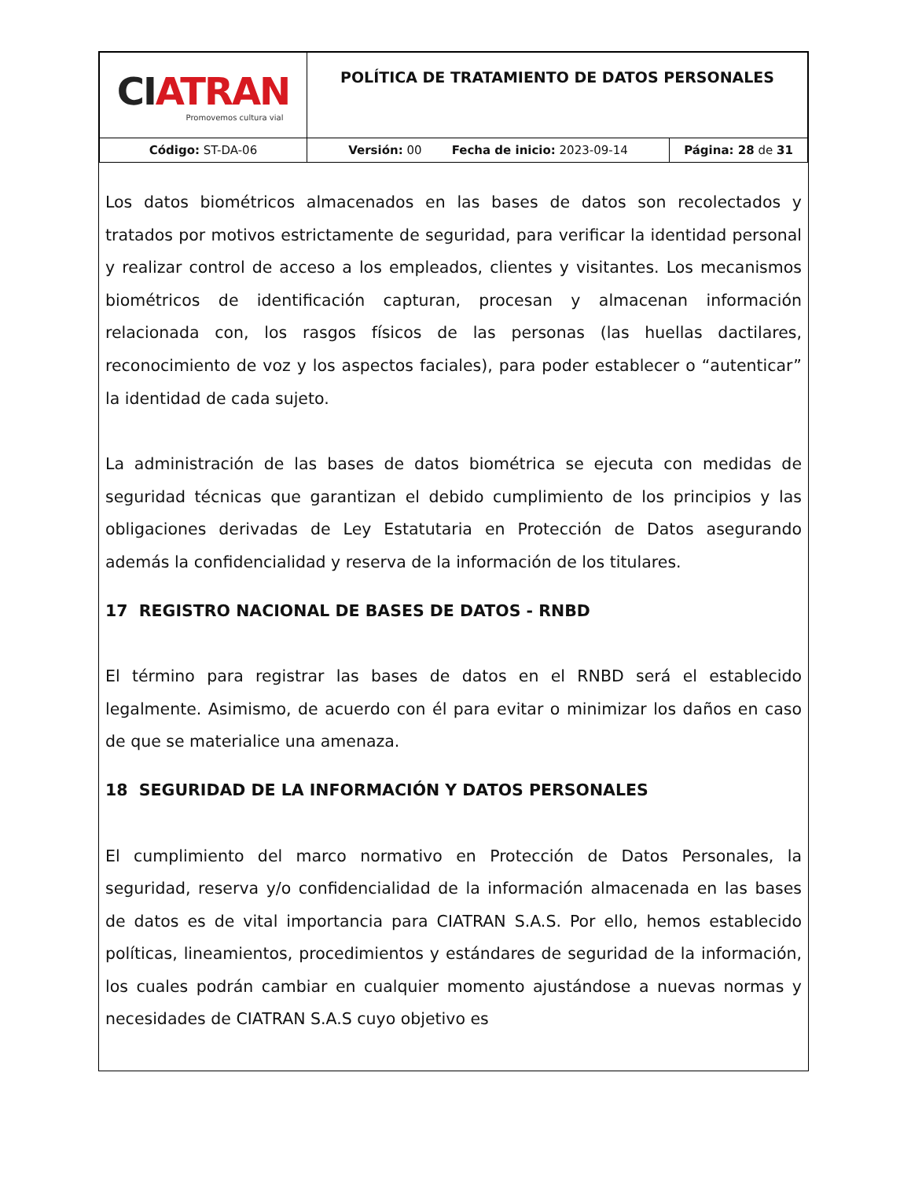| CI ATRAN Promovemos cultura vial | POLÍTICA DE TRATAMIENTO DE DATOS PERSONALES | |
| Código: ST-DA-06 | Versión: 00 Fecha de inicio: 2023-09-14 | Página: 28 de 31 |
Los datos biométricos almacenados en las bases de datos son recolectados y tratados por motivos estrictamente de seguridad, para verificar la identidad personal y realizar control de acceso a los empleados, clientes y visitantes. Los mecanismos biométricos de identificación capturan, procesan y almacenan información relacionada con, los rasgos físicos de las personas (las huellas dactilares, reconocimiento de voz y los aspectos faciales), para poder establecer o “autenticar” la identidad de cada sujeto.
La administración de las bases de datos biométrica se ejecuta con medidas de seguridad técnicas que garantizan el debido cumplimiento de los principios y las obligaciones derivadas de Ley Estatutaria en Protección de Datos asegurando además la confidencialidad y reserva de la información de los titulares.
17 REGISTRO NACIONAL DE BASES DE DATOS - RNBD
El término para registrar las bases de datos en el RNBD será el establecido legalmente. Asimismo, de acuerdo con él para evitar o minimizar los daños en caso de que se materialice una amenaza.
18 SEGURIDAD DE LA INFORMACIÓN Y DATOS PERSONALES
El cumplimiento del marco normativo en Protección de Datos Personales, la seguridad, reserva y/o confidencialidad de la información almacenada en las bases de datos es de vital importancia para CIATRAN S.A.S. Por ello, hemos establecido políticas, lineamientos, procedimientos y estándares de seguridad de la información, los cuales podrán cambiar en cualquier momento ajustándose a nuevas normas y necesidades de CIATRAN S.A.S cuyo objetivo es